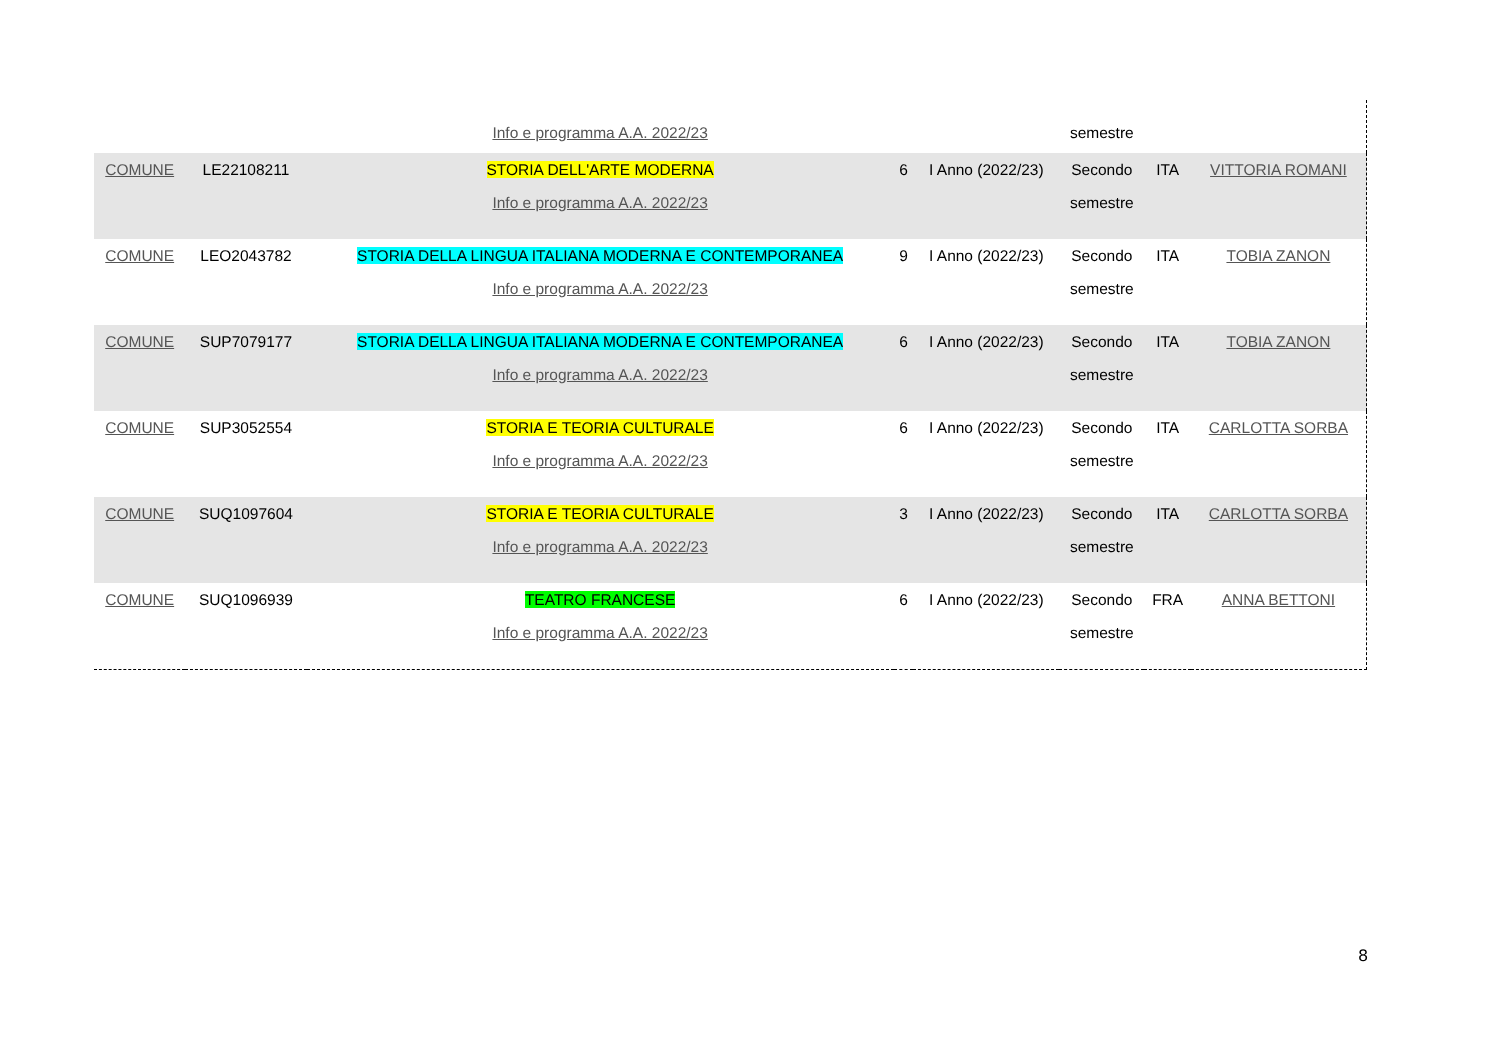| | | Info e programma A.A. 2022/23 | | | semestre | | |
| COMUNE | LE22108211 | STORIA DELL'ARTE MODERNA Info e programma A.A. 2022/23 | 6 | I Anno (2022/23) | Secondo semestre | ITA | VITTORIA ROMANI |
| COMUNE | LEO2043782 | STORIA DELLA LINGUA ITALIANA MODERNA E CONTEMPORANEA Info e programma A.A. 2022/23 | 9 | I Anno (2022/23) | Secondo semestre | ITA | TOBIA ZANON |
| COMUNE | SUP7079177 | STORIA DELLA LINGUA ITALIANA MODERNA E CONTEMPORANEA Info e programma A.A. 2022/23 | 6 | I Anno (2022/23) | Secondo semestre | ITA | TOBIA ZANON |
| COMUNE | SUP3052554 | STORIA E TEORIA CULTURALE Info e programma A.A. 2022/23 | 6 | I Anno (2022/23) | Secondo semestre | ITA | CARLOTTA SORBA |
| COMUNE | SUQ1097604 | STORIA E TEORIA CULTURALE Info e programma A.A. 2022/23 | 3 | I Anno (2022/23) | Secondo semestre | ITA | CARLOTTA SORBA |
| COMUNE | SUQ1096939 | TEATRO FRANCESE Info e programma A.A. 2022/23 | 6 | I Anno (2022/23) | Secondo semestre | FRA | ANNA BETTONI |
8